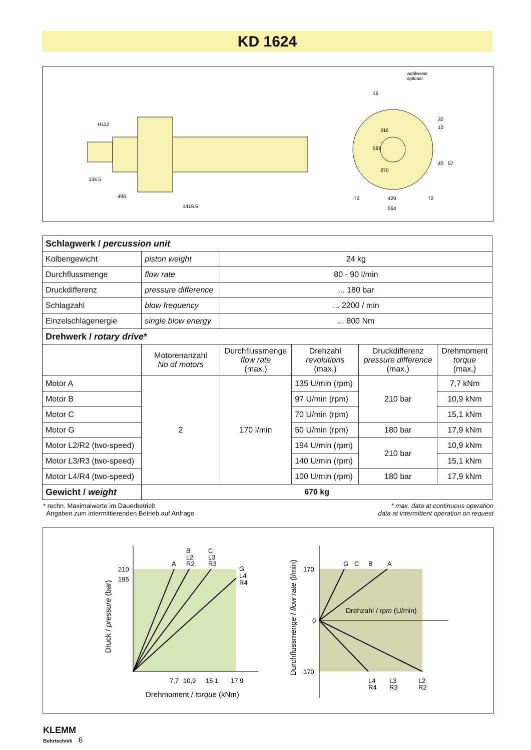KD 1624
H112
134.5
486
1418.5
wahlweise
optional
16
581
216
270
32
10
40
57
72
420
72
564
| Schlagwerk / percussion unit | | | | | |
| --- | --- | --- | --- | --- | --- |
| Kolbengewicht | piston weight | 24 kg | | | |
| Durchflussmenge | flow rate | 80 - 90 l/min | | | |
| Druckdifferenz | pressure difference | ... 180 bar | | | |
| Schlagzahl | blow frequency | ... 2200 / min | | | |
| Einzelschlagenergie | single blow energy | ... 800 Nm | | | |
| Drehwerk / rotary drive * | | | | | |
| | Motorenanzahl No of motors | Durchflussmenge flow rate (max.) | Drehzahl revolutions (max.) | Druckdifferenz pressure difference (max.) | Drehmoment torque (max.) |
| Motor A | 2 | 170 l/min | 135 U/min (rpm) | 210 bar | 7,7 kNm |
| Motor B | | | 97 U/min (rpm) | | 10,9 kNm |
| Motor C | | | 70 U/min (rpm) | | 15,1 kNm |
| Motor G | | | 50 U/min (rpm) | 180 bar | 17,9 kNm |
| Motor L2/R2 (two-speed) | | | 194 U/min (rpm) | 210 bar | 10,9 kNm |
| Motor L3/R3 (two-speed) | | | 140 U/min (rpm) | | 15,1 kNm |
| Motor L4/R4 (two-speed) | | | 100 U/min (rpm) | 180 bar | 17,9 kNm |
| Gewicht / weight | 670 kg | | | | |
* rechn. Maximalwerte im Dauerbetrieb
Angaben zum intermittierenden Betrieb auf Anfrage
* max. data at continuous operation
data at intermittent operation on request
210
195
A
B
L2
R2
C
L3
R3
G
L4
R4
7,7
10,9
15,1
17,9
Drehmoment / torque (kNm)
Druck / pressure (bar)
170
0
170
G
C
B
A
Drehzahl / rpm (U/min)
L4
R4
L3
R3
L2
R2
Durchflussmenge / flow rate (l/min)
KLEMM
Bohrtechnik 6